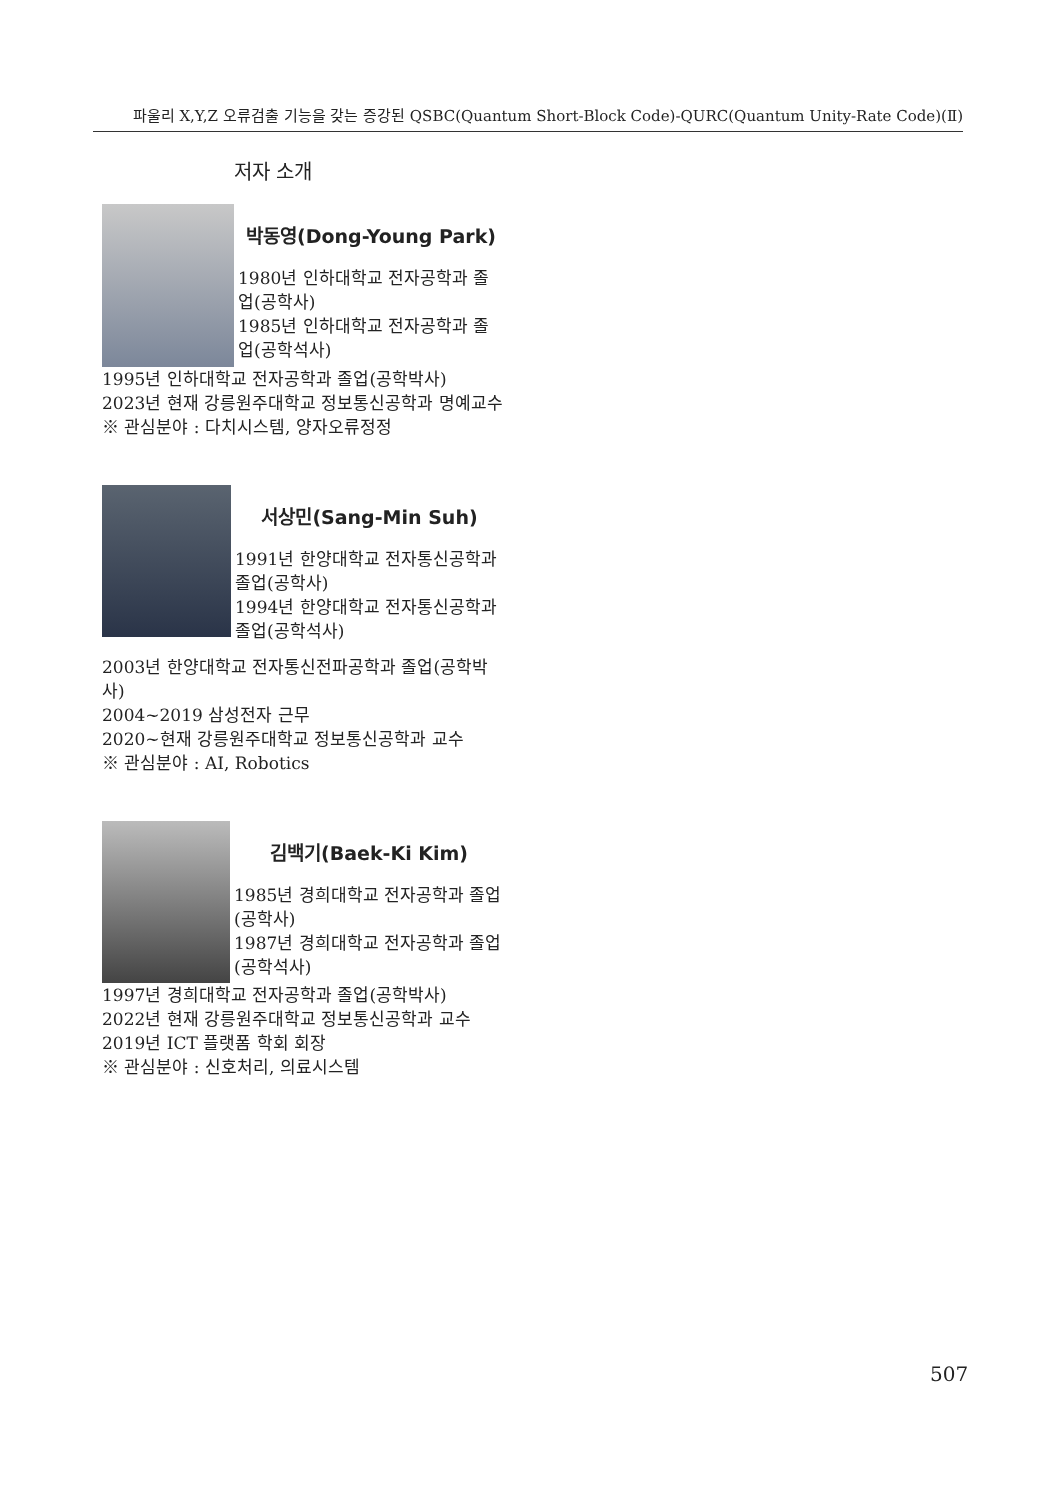파울리 X,Y,Z 오류검출 기능을 갖는 증강된 QSBC(Quantum Short-Block Code)-QURC(Quantum Unity-Rate Code)(Ⅱ)
저자 소개
박동영(Dong-Young Park)
1980년 인하대학교 전자공학과 졸업(공학사)
1985년 인하대학교 전자공학과 졸업(공학석사)
1995년 인하대학교 전자공학과 졸업(공학박사)
2023년 현재 강릉원주대학교 정보통신공학과 명예교수
※ 관심분야 : 다치시스템, 양자오류정정
서상민(Sang-Min Suh)
1991년 한양대학교 전자통신공학과 졸업(공학사)
1994년 한양대학교 전자통신공학과 졸업(공학석사)
2003년 한양대학교 전자통신전파공학과 졸업(공학박사)
2004~2019 삼성전자 근무
2020~현재 강릉원주대학교 정보통신공학과 교수
※ 관심분야 : AI, Robotics
김백기(Baek-Ki Kim)
1985년 경희대학교 전자공학과 졸업(공학사)
1987년 경희대학교 전자공학과 졸업(공학석사)
1997년 경희대학교 전자공학과 졸업(공학박사)
2022년 현재 강릉원주대학교 정보통신공학과 교수
2019년 ICT 플랫폼 학회 회장
※ 관심분야 : 신호처리, 의료시스템
507